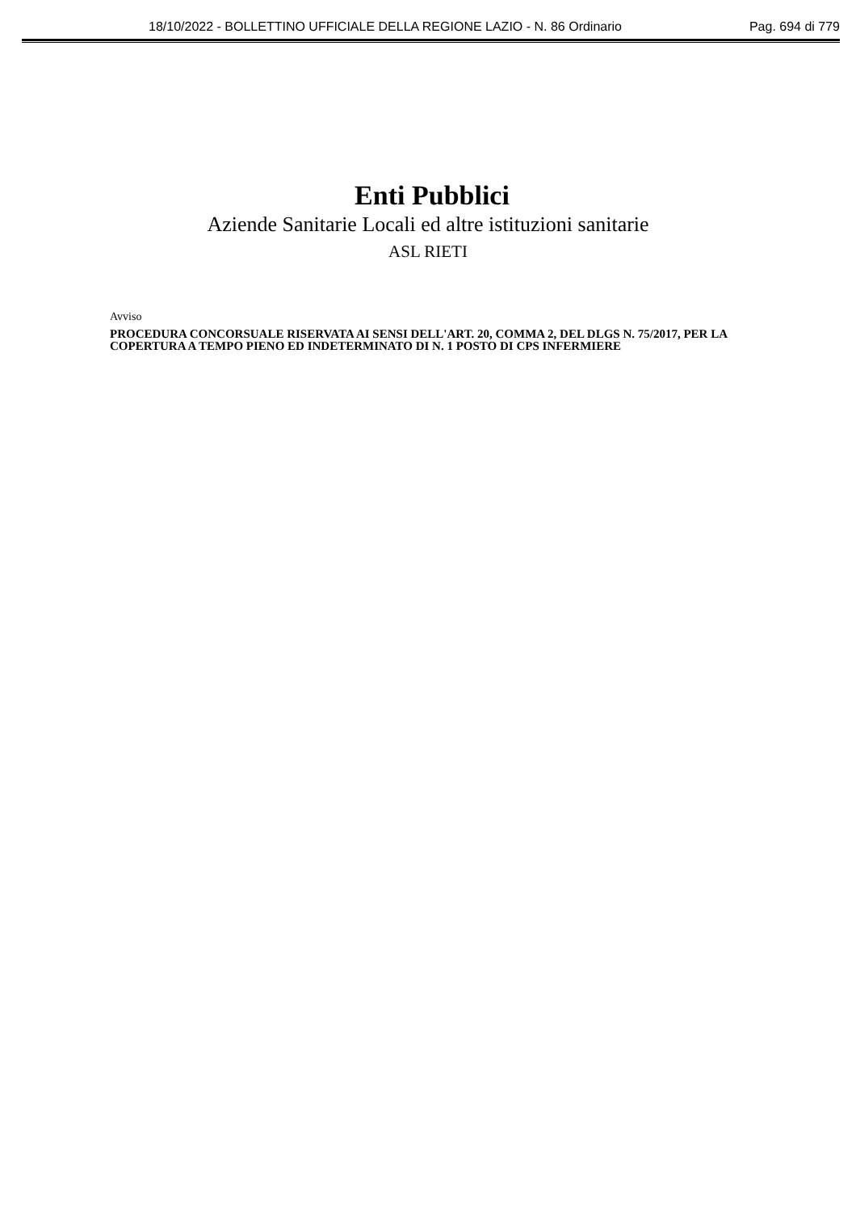18/10/2022 - BOLLETTINO UFFICIALE DELLA REGIONE LAZIO - N. 86 Ordinario Pag. 694 di 779
Enti Pubblici
Aziende Sanitarie Locali ed altre istituzioni sanitarie
ASL RIETI
Avviso
PROCEDURA CONCORSUALE RISERVATA AI SENSI DELL'ART. 20, COMMA 2, DEL DLGS N. 75/2017, PER LA COPERTURA A TEMPO PIENO ED INDETERMINATO DI N. 1 POSTO DI CPS INFERMIERE